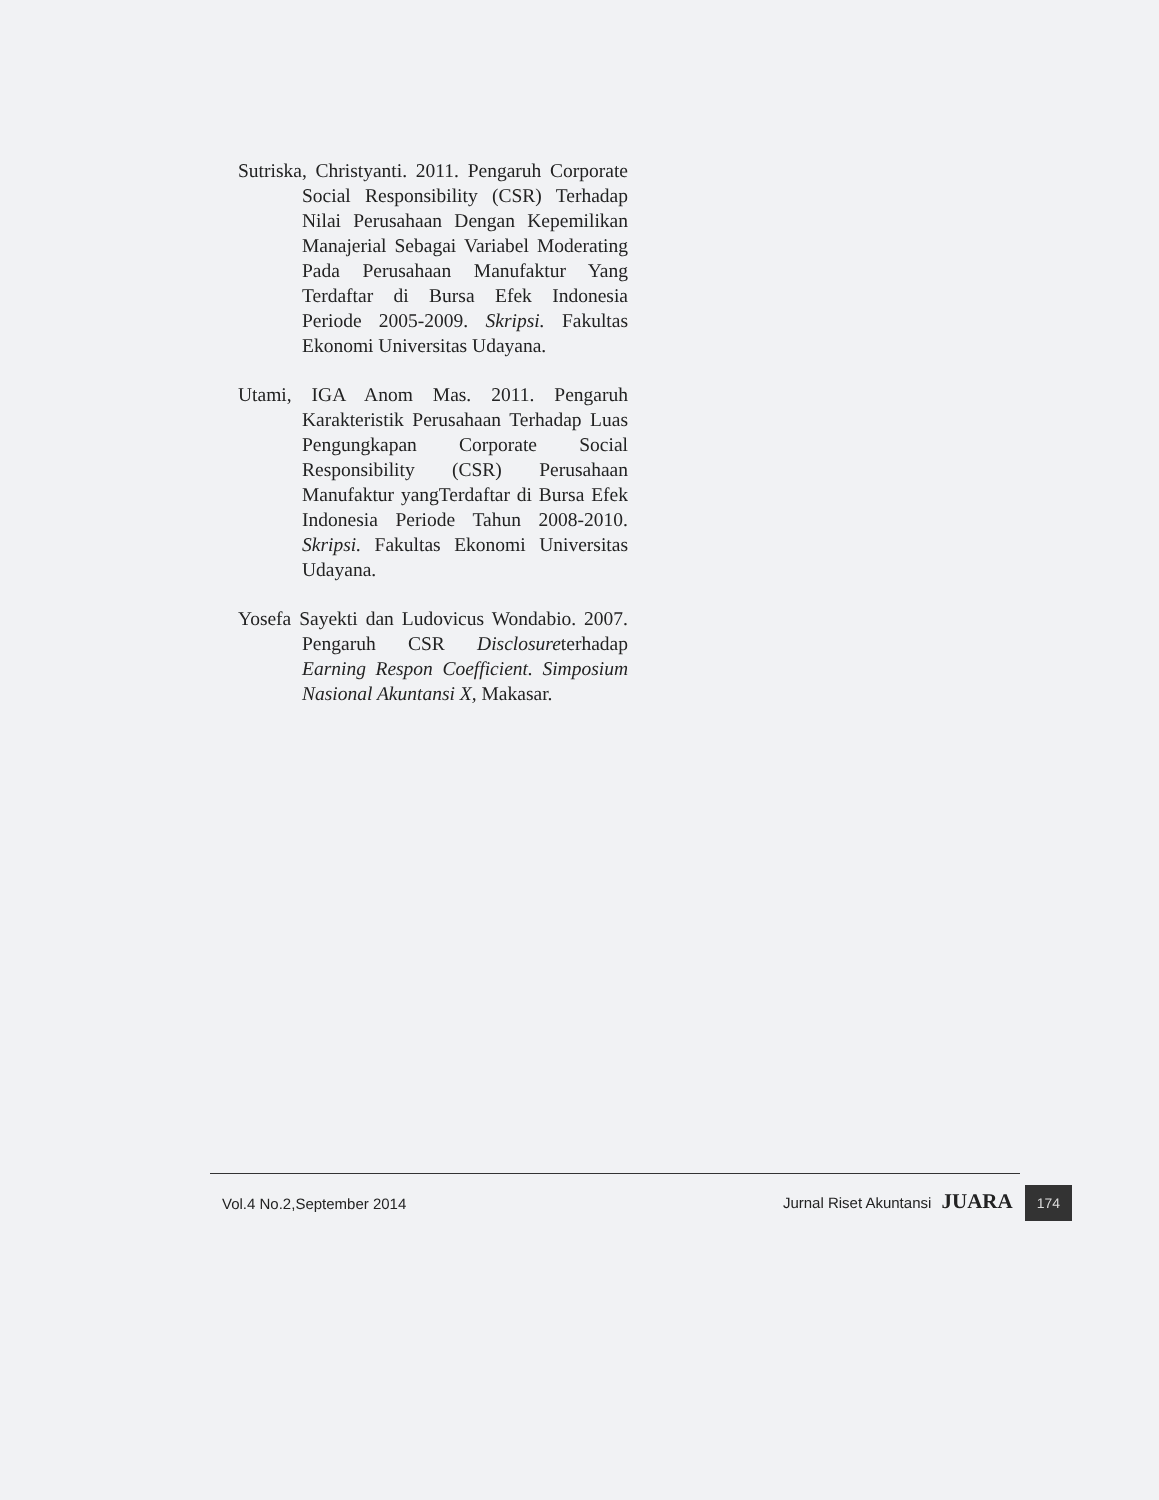Sutriska, Christyanti. 2011. Pengaruh Corporate Social Responsibility (CSR) Terhadap Nilai Perusahaan Dengan Kepemilikan Manajerial Sebagai Variabel Moderating Pada Perusahaan Manufaktur Yang Terdaftar di Bursa Efek Indonesia Periode 2005-2009. Skripsi. Fakultas Ekonomi Universitas Udayana.
Utami, IGA Anom Mas. 2011. Pengaruh Karakteristik Perusahaan Terhadap Luas Pengungkapan Corporate Social Responsibility (CSR) Perusahaan Manufaktur yangTerdaftar di Bursa Efek Indonesia Periode Tahun 2008-2010. Skripsi. Fakultas Ekonomi Universitas Udayana.
Yosefa Sayekti dan Ludovicus Wondabio. 2007. Pengaruh CSR Disclosureterhadap Earning Respon Coefficient. Simposium Nasional Akuntansi X, Makasar.
Vol.4 No.2,September 2014 Jurnal Riset Akuntansi JUARA 174